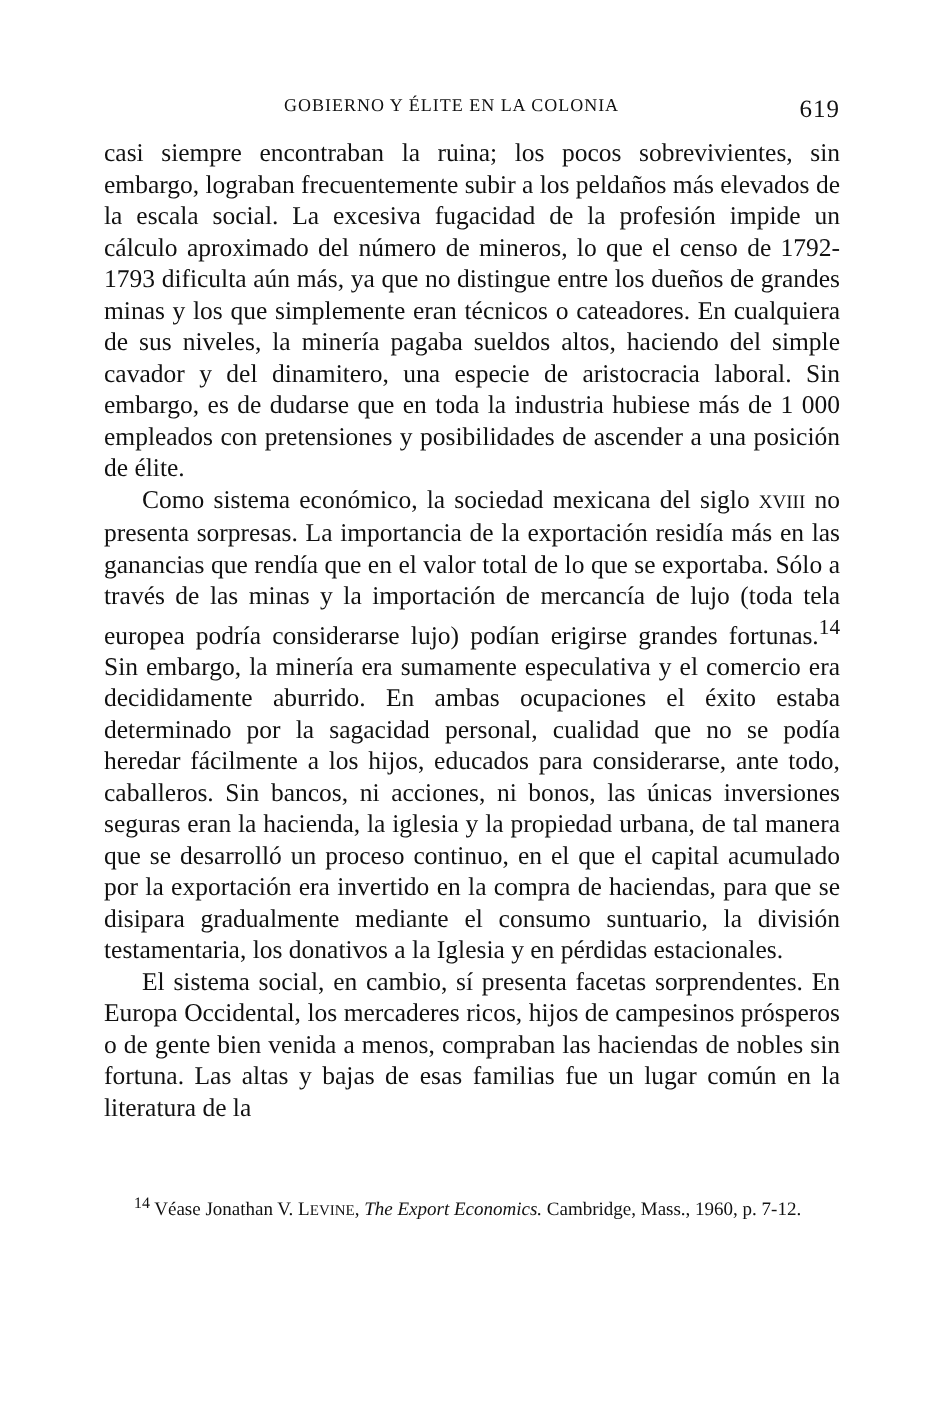GOBIERNO Y ÉLITE EN LA COLONIA 619
casi siempre encontraban la ruina; los pocos sobrevivientes, sin embargo, lograban frecuentemente subir a los peldaños más elevados de la escala social. La excesiva fugacidad de la profesión impide un cálculo aproximado del número de mineros, lo que el censo de 1792-1793 dificulta aún más, ya que no distingue entre los dueños de grandes minas y los que simplemente eran técnicos o cateadores. En cualquiera de sus niveles, la minería pagaba sueldos altos, haciendo del simple cavador y del dinamitero, una especie de aristocracia laboral. Sin embargo, es de dudarse que en toda la industria hubiese más de 1 000 empleados con pretensiones y posibilidades de ascender a una posición de élite.
Como sistema económico, la sociedad mexicana del siglo XVIII no presenta sorpresas. La importancia de la exportación residía más en las ganancias que rendía que en el valor total de lo que se exportaba. Sólo a través de las minas y la importación de mercancía de lujo (toda tela europea podría considerarse lujo) podían erigirse grandes fortunas.<sup>14</sup> Sin embargo, la minería era sumamente especulativa y el comercio era decididamente aburrido. En ambas ocupaciones el éxito estaba determinado por la sagacidad personal, cualidad que no se podía heredar fácilmente a los hijos, educados para considerarse, ante todo, caballeros. Sin bancos, ni acciones, ni bonos, las únicas inversiones seguras eran la hacienda, la iglesia y la propiedad urbana, de tal manera que se desarrolló un proceso continuo, en el que el capital acumulado por la exportación era invertido en la compra de haciendas, para que se disipara gradualmente mediante el consumo suntuario, la división testamentaria, los donativos a la Iglesia y en pérdidas estacionales.
El sistema social, en cambio, sí presenta facetas sorprendentes. En Europa Occidental, los mercaderes ricos, hijos de campesinos prósperos o de gente bien venida a menos, compraban las haciendas de nobles sin fortuna. Las altas y bajas de esas familias fue un lugar común en la literatura de la
<sup>14</sup> Véase Jonathan V. LEVINE, The Export Economics. Cambridge, Mass., 1960, p. 7-12.